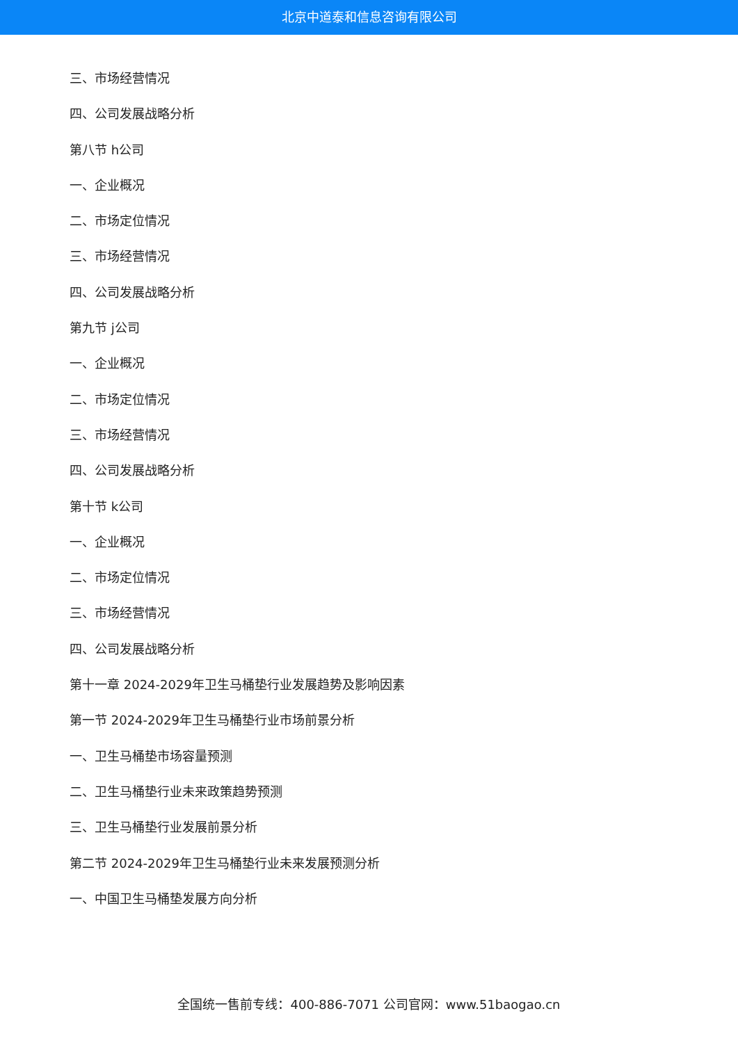北京中道泰和信息咨询有限公司
三、市场经营情况
四、公司发展战略分析
第八节 h公司
一、企业概况
二、市场定位情况
三、市场经营情况
四、公司发展战略分析
第九节 j公司
一、企业概况
二、市场定位情况
三、市场经营情况
四、公司发展战略分析
第十节 k公司
一、企业概况
二、市场定位情况
三、市场经营情况
四、公司发展战略分析
第十一章 2024-2029年卫生马桶垫行业发展趋势及影响因素
第一节 2024-2029年卫生马桶垫行业市场前景分析
一、卫生马桶垫市场容量预测
二、卫生马桶垫行业未来政策趋势预测
三、卫生马桶垫行业发展前景分析
第二节 2024-2029年卫生马桶垫行业未来发展预测分析
一、中国卫生马桶垫发展方向分析
全国统一售前专线：400-886-7071 公司官网：www.51baogao.cn